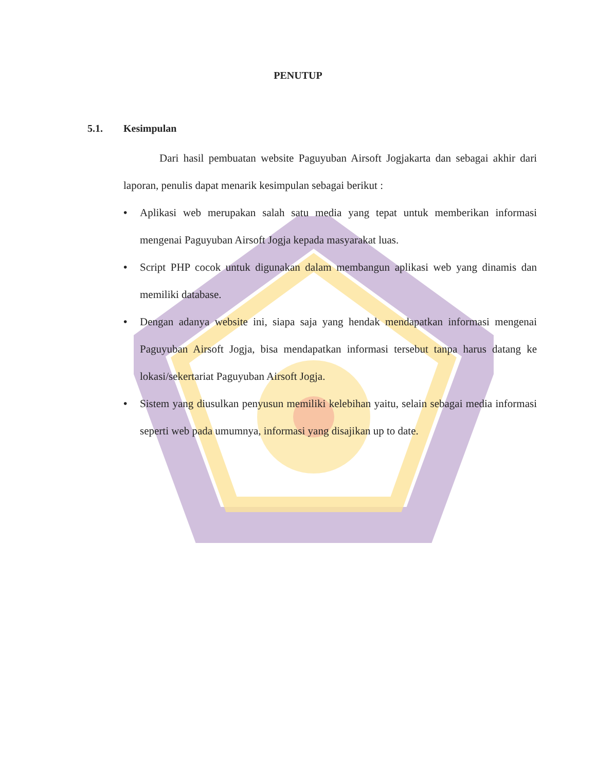PENUTUP
5.1. Kesimpulan
Dari hasil pembuatan website Paguyuban Airsoft Jogjakarta dan sebagai akhir dari laporan, penulis dapat menarik kesimpulan sebagai berikut :
• Aplikasi web merupakan salah satu media yang tepat untuk memberikan informasi mengenai Paguyuban Airsoft Jogja kepada masyarakat luas.
• Script PHP cocok untuk digunakan dalam membangun aplikasi web yang dinamis dan memiliki database.
• Dengan adanya website ini, siapa saja yang hendak mendapatkan informasi mengenai Paguyuban Airsoft Jogja, bisa mendapatkan informasi tersebut tanpa harus datang ke lokasi/sekertariat Paguyuban Airsoft Jogja.
• Sistem yang diusulkan penyusun memiliki kelebihan yaitu, selain sebagai media informasi seperti web pada umumnya, informasi yang disajikan up to date.